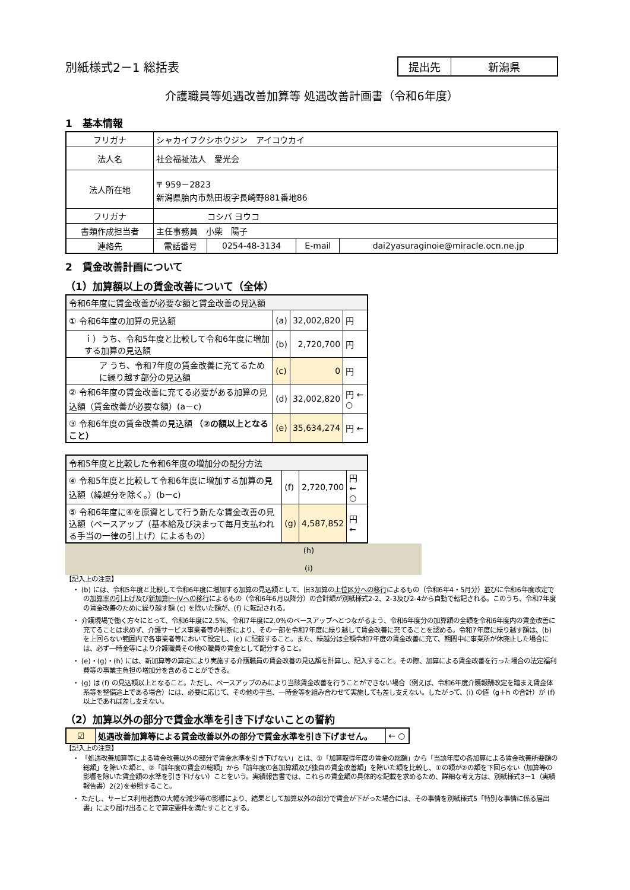別紙様式2－1 総括表
| 提出先 | 新潟県 |
介護職員等処遇改善加算等 処遇改善計画書（令和6年度）
1　基本情報
| フリガナ | シャカイフクシホウジン アイコウカイ | | | |
| 法人名 | 社会福祉法人 愛光会 | | | |
| 法人所在地 | 〒 959－2823 新潟県胎内市熱田坂字長崎野881番地86 | | | |
| フリガナ | コシバ ヨウコ | | | |
| 書類作成担当者 | 主任事務員 小柴 陽子 | | | |
| 連絡先 | 電話番号 | 0254-48-3134 | E-mail | dai2yasuraginoie@miracle.ocn.ne.jp |
2　賃金改善計画について
（1）加算額以上の賃金改善について（全体）
| 令和6年度に賃金改善が必要な額と賃金改善の見込額 | | | |
| ① 令和6年度の加算の見込額 | (a) | 32,002,820 | 円 |
| ｉ）うち、令和5年度と比較して令和6年度に増加する加算の見込額 | (b) | 2,720,700 | 円 |
| ア うち、令和7年度の賃金改善に充てるために繰り越す部分の見込額 | (c) | 0 | 円 |
| ② 令和6年度の賃金改善に充てる必要がある加算の見込額（賃金改善が必要な額）(a－c) | (d) | 32,002,820 | 円 ← ○ |
| ③ 令和6年度の賃金改善の見込額 （②の額以上となること） | (e) | 35,634,274 | 円 ← |
| 令和5年度と比較した令和6年度の増加分の配分方法 | | | |
| ④ 令和5年度と比較して令和6年度に増加する加算の見込額（繰越分を除く。）(b－c) | (f) | 2,720,700 | 円 ← ○ |
| ⑤ 令和6年度に④を原資として行う新たな賃金改善の見込額（ベースアップ（基本給及び決まって毎月支払われる手当の一律の引上げ）によるもの） | (g) | 4,587,852 | 円 ← |
(h)
(i)
【記入上の注意】
・ (b) には、令和5年度と比較して令和6年度に増加する加算の見込額として、旧3加算の上位区分への移行によるもの（令和6年4・5月分）並びに令和6年度改定での加算率の引上げ及び新加算Ⅰ～Ⅳへの移行によるもの（令和6年6月以降分）の合計額が別紙様式2-2、2-3及び2-4から自動で転記される。このうち、令和7年度の賃金改善のために繰り越す額 (c) を除いた額が、(f) に転記される。
・ 介護現場で働く方々にとって、令和6年度に2.5%、令和7年度に2.0%のベースアップへとつながるよう、令和6年度分の加算額の全額を令和6年度内の賃金改善に充てることは求めず、介護サービス事業者等の判断により、その一部を令和7年度に繰り越して賃金改善に充てることを認める。令和7年度に繰り越す額は、(b) を上回らない範囲内で各事業者等において設定し、(c) に記載すること。また、繰越分は全額令和7年度の賃金改善に充て、期間中に事業所が休廃止した場合には、必ず一時金等により介護職員その他の職員の賃金として配分すること。
・ (e)・(g)・(h) には、新加算等の算定により実施する介護職員の賃金改善の見込額を計算し、記入すること。その際、加算による賃金改善を行った場合の法定福利費等の事業主負担の増加分を含めることができる。
・ (g) は (f) の見込額以上となること。ただし、ベースアップのみにより当該賃金改善を行うことができない場合（例えば、令和6年度介護報酬改定を踏まえ賃金体系等を整備途上である場合）には、必要に応じて、その他の手当、一時金等を組み合わせて実施しても差し支えない。したがって、(i) の値（g＋h の合計）が (f) 以上であれば差し支えない。
（2）加算以外の部分で賃金水準を引き下げないことの誓約
| ☑ | 処遇改善加算等による賃金改善以外の部分で賃金水準を引き下げません。 | ← ○ |
【記入上の注意】
・ 「処遇改善加算等による賃金改善以外の部分で賃金水準を引き下げない」とは、①「加算取得年度の賃金の総額」から「当該年度の各加算による賃金改善所要額の総額」を除いた額と、②「前年度の賃金の総額」から「前年度の各加算額及び独自の賃金改善額」を除いた額を比較し、①の額が②の額を下回らない（加算等の影響を除いた賃金額の水準を引き下げない）ことをいう。実績報告書では、これらの賃金額の具体的な記載を求めるため、詳細な考え方は、別紙様式3－1（実績報告書）2(2)を参照すること。
・ ただし、サービス利用者数の大幅な減少等の影響により、結果として加算以外の部分で賃金が下がった場合には、その事情を別紙様式5「特別な事情に係る届出書」により届け出ることで算定要件を満たすこととする。